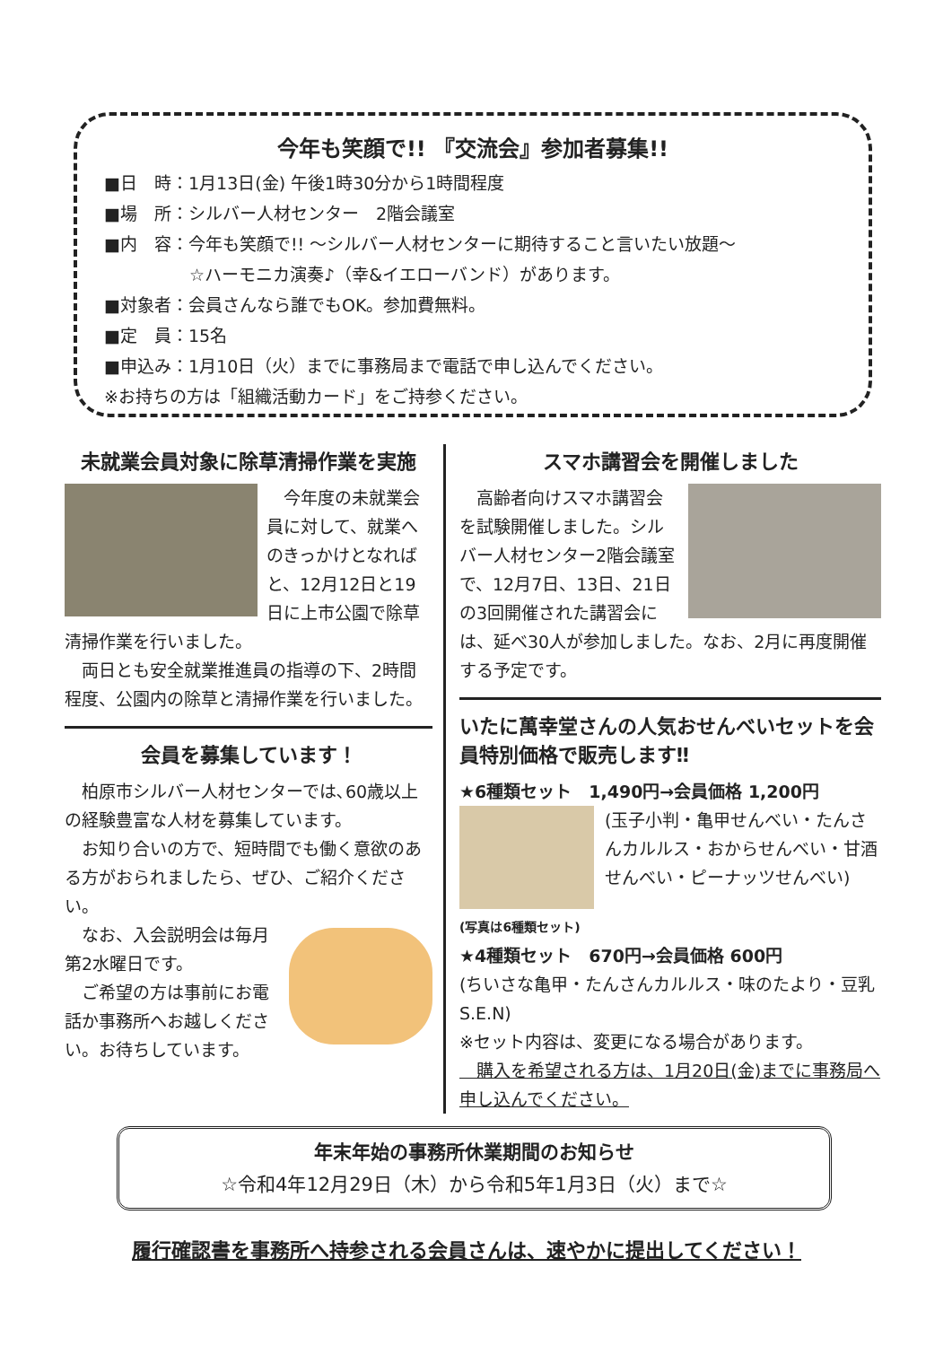今年も笑顔で!! 『交流会』参加者募集!!
■日　時：1月13日(金) 午後1時30分から1時間程度
■場　所：シルバー人材センター　2階会議室
■内　容：今年も笑顔で!! ～シルバー人材センターに期待すること言いたい放題～
　　　　　☆ハーモニカ演奏♪（幸&イエローバンド）があります。
■対象者：会員さんなら誰でもOK。参加費無料。
■定　員：15名
■申込み：1月10日（火）までに事務局まで電話で申し込んでください。
※お持ちの方は「組織活動カード」をご持参ください。
未就業会員対象に除草清掃作業を実施
　今年度の未就業会員に対して、就業へのきっかけとなればと、12月12日と19日に上市公園で除草清掃作業を行いました。
　両日とも安全就業推進員の指導の下、2時間程度、公園内の除草と清掃作業を行いました。
会員を募集しています！
　柏原市シルバー人材センターでは､60歳以上の経験豊富な人材を募集しています。
　お知り合いの方で、短時間でも働く意欲のある方がおられましたら、ぜひ、ご紹介ください。
　なお、入会説明会は毎月第2水曜日です。
　ご希望の方は事前にお電話か事務所へお越しください。お待ちしています。
スマホ講習会を開催しました
　高齢者向けスマホ講習会を試験開催しました。シルバー人材センター2階会議室で、12月7日、13日、21日の3回開催された講習会には、延べ30人が参加しました。なお、2月に再度開催する予定です。
いたに萬幸堂さんの人気おせんべいセットを会員特別価格で販売します‼
★6種類セット　1,490円→会員価格 1,200円
(玉子小判・亀甲せんべい・たんさんカルルス・おからせんべい・甘酒せんべい・ピーナッツせんべい)
(写真は6種類セット)
★4種類セット　670円→会員価格 600円
(ちいさな亀甲・たんさんカルルス・味のたより・豆乳 S.E.N)
※セット内容は、変更になる場合があります。
　購入を希望される方は、1月20日(金)までに事務局へ申し込んでください。
年末年始の事務所休業期間のお知らせ
☆令和4年12月29日（木）から令和5年1月3日（火）まで☆
履行確認書を事務所へ持参される会員さんは、速やかに提出してください！